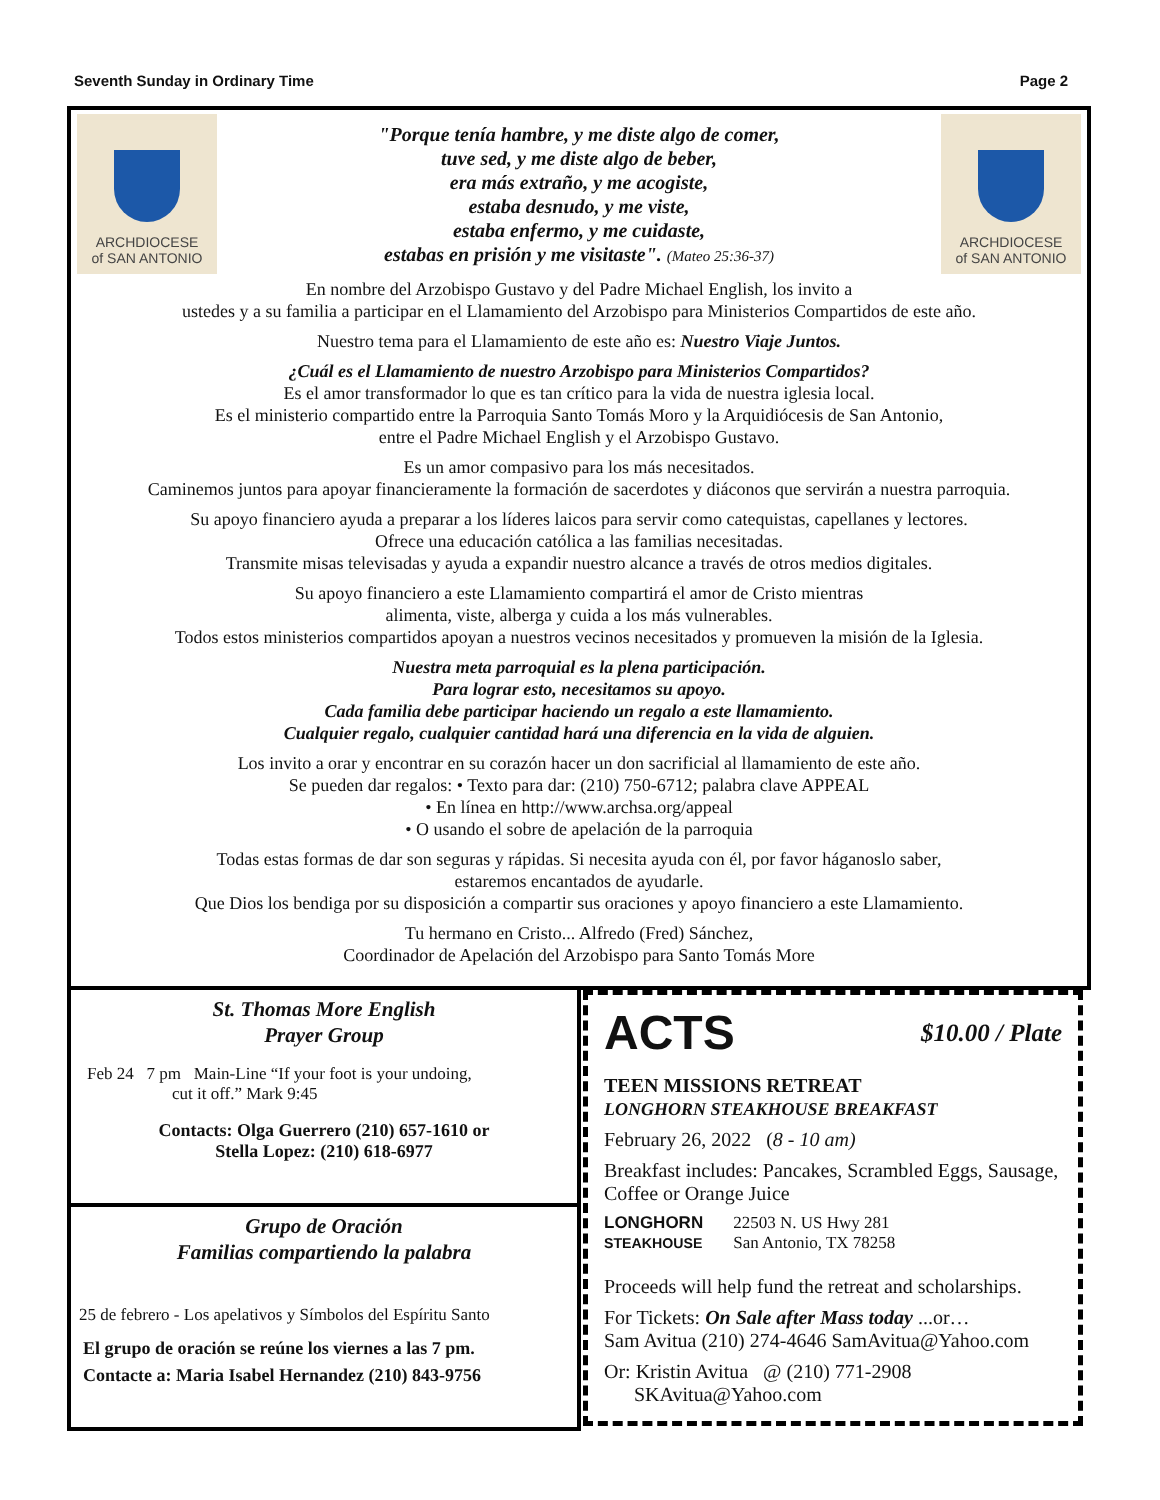Seventh Sunday in Ordinary Time Page 2
ARCHDIOCESE
of SAN ANTONIO
ARCHDIOCESE
of SAN ANTONIO
"Porque tenía hambre, y me diste algo de comer,
tuve sed, y me diste algo de beber,
era más extraño, y me acogiste,
estaba desnudo, y me viste,
estaba enfermo, y me cuidaste,
estabas en prisión y me visitaste". (Mateo 25:36-37)
En nombre del Arzobispo Gustavo y del Padre Michael English, los invito a
ustedes y a su familia a participar en el Llamamiento del Arzobispo para Ministerios Compartidos de este año.
Nuestro tema para el Llamamiento de este año es: Nuestro Viaje Juntos.
¿Cuál es el Llamamiento de nuestro Arzobispo para Ministerios Compartidos?
Es el amor transformador lo que es tan crítico para la vida de nuestra iglesia local.
Es el ministerio compartido entre la Parroquia Santo Tomás Moro y la Arquidiócesis de San Antonio,
entre el Padre Michael English y el Arzobispo Gustavo.
Es un amor compasivo para los más necesitados.
Caminemos juntos para apoyar financieramente la formación de sacerdotes y diáconos que servirán a nuestra parroquia.
Su apoyo financiero ayuda a preparar a los líderes laicos para servir como catequistas, capellanes y lectores.
Ofrece una educación católica a las familias necesitadas.
Transmite misas televisadas y ayuda a expandir nuestro alcance a través de otros medios digitales.
Su apoyo financiero a este Llamamiento compartirá el amor de Cristo mientras
alimenta, viste, alberga y cuida a los más vulnerables.
Todos estos ministerios compartidos apoyan a nuestros vecinos necesitados y promueven la misión de la Iglesia.
Nuestra meta parroquial es la plena participación.
Para lograr esto, necesitamos su apoyo.
Cada familia debe participar haciendo un regalo a este llamamiento.
Cualquier regalo, cualquier cantidad hará una diferencia en la vida de alguien.
Los invito a orar y encontrar en su corazón hacer un don sacrificial al llamamiento de este año.
Se pueden dar regalos: • Texto para dar: (210) 750-6712; palabra clave APPEAL
• En línea en http://www.archsa.org/appeal
• O usando el sobre de apelación de la parroquia
Todas estas formas de dar son seguras y rápidas. Si necesita ayuda con él, por favor háganoslo saber,
estaremos encantados de ayudarle.
Que Dios los bendiga por su disposición a compartir sus oraciones y apoyo financiero a este Llamamiento.
Tu hermano en Cristo... Alfredo (Fred) Sánchez,
Coordinador de Apelación del Arzobispo para Santo Tomás More
St. Thomas More English
Prayer Group
Feb 24 7 pm Main-Line “If your foot is your undoing,
cut it off.” Mark 9:45
Contacts: Olga Guerrero (210) 657-1610 or
Stella Lopez: (210) 618-6977
Grupo de Oración
Familias compartiendo la palabra
25 de febrero - Los apelativos y Símbolos del Espíritu Santo
El grupo de oración se reúne los viernes a las 7 pm.
Contacte a: Maria Isabel Hernandez (210) 843-9756
ACTS $10.00 / Plate
TEEN MISSIONS RETREAT
LONGHORN STEAKHOUSE BREAKFAST
February 26, 2022 (8 - 10 am)
Breakfast includes: Pancakes, Scrambled Eggs, Sausage, Coffee or Orange Juice
LONGHORN
STEAKHOUSE 22503 N. US Hwy 281
San Antonio, TX 78258
Proceeds will help fund the retreat and scholarships.
For Tickets: On Sale after Mass today ...or…
Sam Avitua (210) 274-4646 SamAvitua@Yahoo.com
Or: Kristin Avitua @ (210) 771-2908
SKAvitua@Yahoo.com